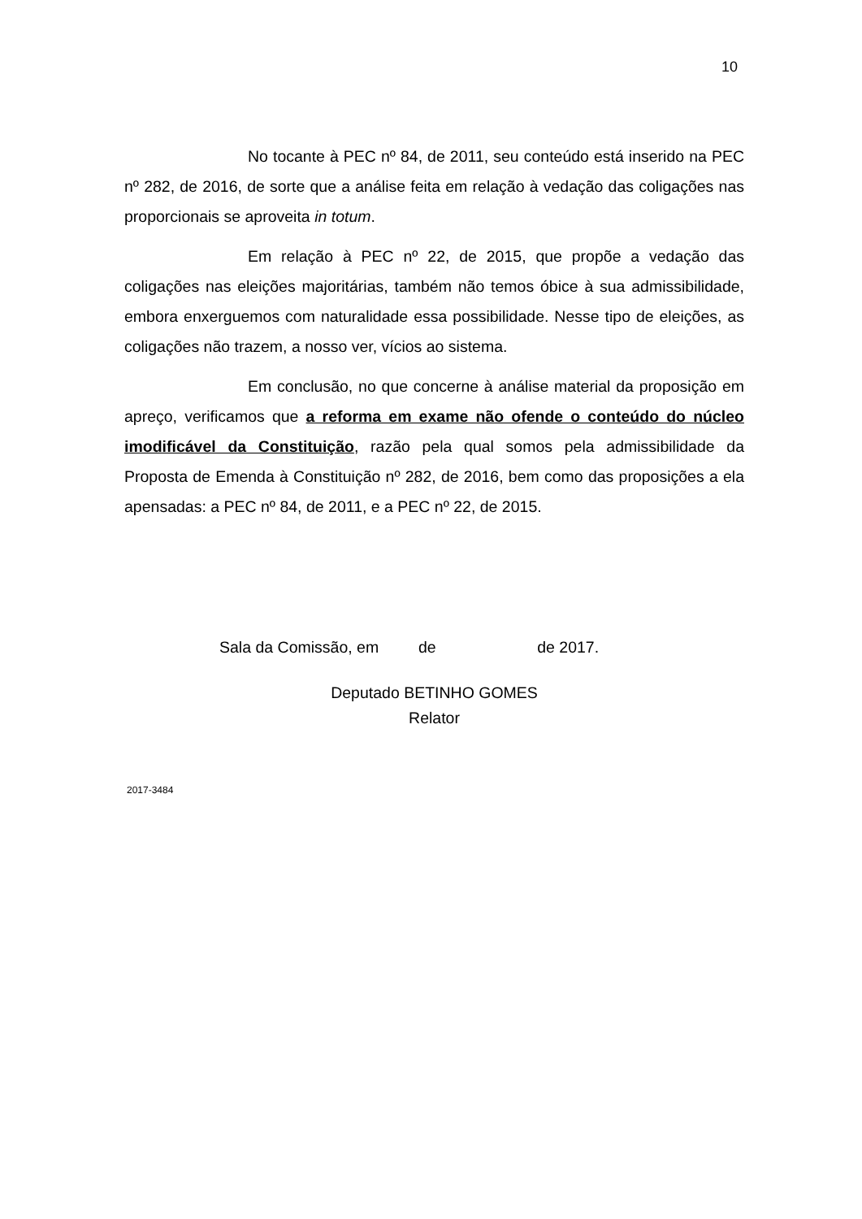10
No tocante à PEC nº 84, de 2011, seu conteúdo está inserido na PEC nº 282, de 2016, de sorte que a análise feita em relação à vedação das coligações nas proporcionais se aproveita in totum.
Em relação à PEC nº 22, de 2015, que propõe a vedação das coligações nas eleições majoritárias, também não temos óbice à sua admissibilidade, embora enxerguemos com naturalidade essa possibilidade. Nesse tipo de eleições, as coligações não trazem, a nosso ver, vícios ao sistema.
Em conclusão, no que concerne à análise material da proposição em apreço, verificamos que a reforma em exame não ofende o conteúdo do núcleo imodificável da Constituição, razão pela qual somos pela admissibilidade da Proposta de Emenda à Constituição nº 282, de 2016, bem como das proposições a ela apensadas: a PEC nº 84, de 2011, e a PEC nº 22, de 2015.
Sala da Comissão, em de de 2017.
Deputado BETINHO GOMES
Relator
2017-3484